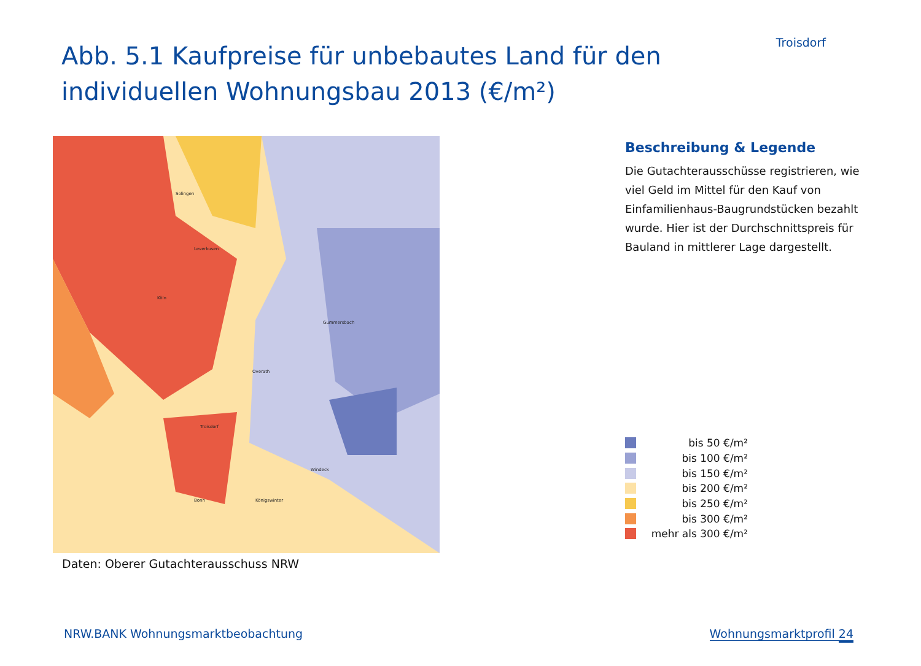Troisdorf
Abb. 5.1 Kaufpreise für unbebautes Land für den individuellen Wohnungsbau 2013 (€/m²)
Köln
Bonn
Windeck
Troisdorf
Gummersbach
Solingen
Leverkusen
Overath
Königswinter
Daten: Oberer Gutachterausschuss NRW
Beschreibung & Legende
Die Gutachterausschüsse registrieren, wie viel Geld im Mittel für den Kauf von Einfamilienhaus-Baugrundstücken bezahlt wurde. Hier ist der Durchschnittspreis für Bauland in mittlerer Lage dargestellt.
bis 50 €/m²
bis 100 €/m²
bis 150 €/m²
bis 200 €/m²
bis 250 €/m²
bis 300 €/m²
mehr als 300 €/m²
NRW.BANK Wohnungsmarktbeobachtung
Wohnungsmarktprofil 24